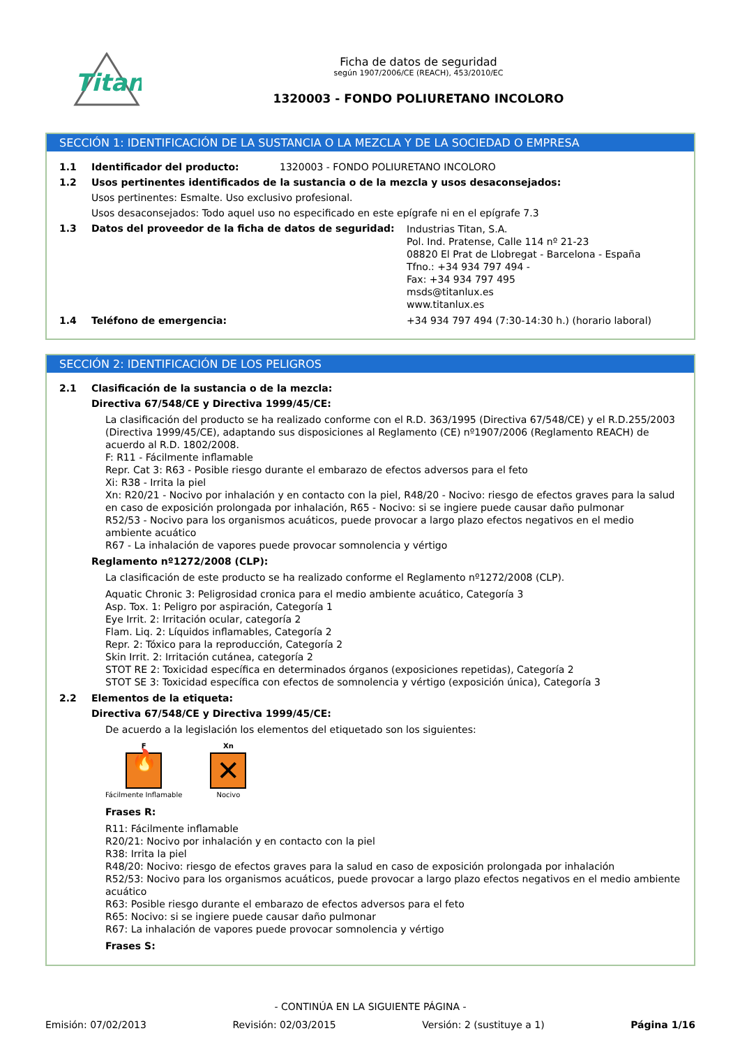Titan
Ficha de datos de seguridad
según 1907/2006/CE (REACH), 453/2010/EC
1320003 - FONDO POLIURETANO INCOLORO
SECCIÓN 1: IDENTIFICACIÓN DE LA SUSTANCIA O LA MEZCLA Y DE LA SOCIEDAD O EMPRESA
1.1 Identificador del producto: 1320003 - FONDO POLIURETANO INCOLORO
1.2 Usos pertinentes identificados de la sustancia o de la mezcla y usos desaconsejados:
Usos pertinentes: Esmalte. Uso exclusivo profesional.
Usos desaconsejados: Todo aquel uso no especificado en este epígrafe ni en el epígrafe 7.3
1.3 Datos del proveedor de la ficha de datos de seguridad: Industrias Titan, S.A.
Pol. Ind. Pratense, Calle 114 nº 21-23
08820 El Prat de Llobregat - Barcelona - España
Tfno.: +34 934 797 494 -
Fax: +34 934 797 495
msds@titanlux.es
www.titanlux.es
1.4 Teléfono de emergencia: +34 934 797 494 (7:30-14:30 h.) (horario laboral)
SECCIÓN 2: IDENTIFICACIÓN DE LOS PELIGROS
2.1 Clasificación de la sustancia o de la mezcla:
Directiva 67/548/CE y Directiva 1999/45/CE:
La clasificación del producto se ha realizado conforme con el R.D. 363/1995 (Directiva 67/548/CE) y el R.D.255/2003 (Directiva 1999/45/CE), adaptando sus disposiciones al Reglamento (CE) nº1907/2006 (Reglamento REACH) de acuerdo al R.D. 1802/2008.
F: R11 - Fácilmente inflamable
Repr. Cat 3: R63 - Posible riesgo durante el embarazo de efectos adversos para el feto
Xi: R38 - Irrita la piel
Xn: R20/21 - Nocivo por inhalación y en contacto con la piel, R48/20 - Nocivo: riesgo de efectos graves para la salud en caso de exposición prolongada por inhalación, R65 - Nocivo: si se ingiere puede causar daño pulmonar
R52/53 - Nocivo para los organismos acuáticos, puede provocar a largo plazo efectos negativos en el medio ambiente acuático
R67 - La inhalación de vapores puede provocar somnolencia y vértigo
Reglamento nº1272/2008 (CLP):
La clasificación de este producto se ha realizado conforme el Reglamento nº1272/2008 (CLP).
Aquatic Chronic 3: Peligrosidad cronica para el medio ambiente acuático, Categoría 3
Asp. Tox. 1: Peligro por aspiración, Categoría 1
Eye Irrit. 2: Irritación ocular, categoría 2
Flam. Liq. 2: Líquidos inflamables, Categoría 2
Repr. 2: Tóxico para la reproducción, Categoría 2
Skin Irrit. 2: Irritación cutánea, categoría 2
STOT RE 2: Toxicidad específica en determinados órganos (exposiciones repetidas), Categoría 2
STOT SE 3: Toxicidad específica con efectos de somnolencia y vértigo (exposición única), Categoría 3
2.2 Elementos de la etiqueta:
Directiva 67/548/CE y Directiva 1999/45/CE:
De acuerdo a la legislación los elementos del etiquetado son los siguientes:
F
🔥
Fácilmente Inflamable
Xn
✕
Nocivo
Frases R:
R11: Fácilmente inflamable
R20/21: Nocivo por inhalación y en contacto con la piel
R38: Irrita la piel
R48/20: Nocivo: riesgo de efectos graves para la salud en caso de exposición prolongada por inhalación
R52/53: Nocivo para los organismos acuáticos, puede provocar a largo plazo efectos negativos en el medio ambiente acuático
R63: Posible riesgo durante el embarazo de efectos adversos para el feto
R65: Nocivo: si se ingiere puede causar daño pulmonar
R67: La inhalación de vapores puede provocar somnolencia y vértigo
Frases S:
- CONTINÚA EN LA SIGUIENTE PÁGINA -
Emisión: 07/02/2013 Revisión: 02/03/2015 Versión: 2 (sustituye a 1) Página 1/16